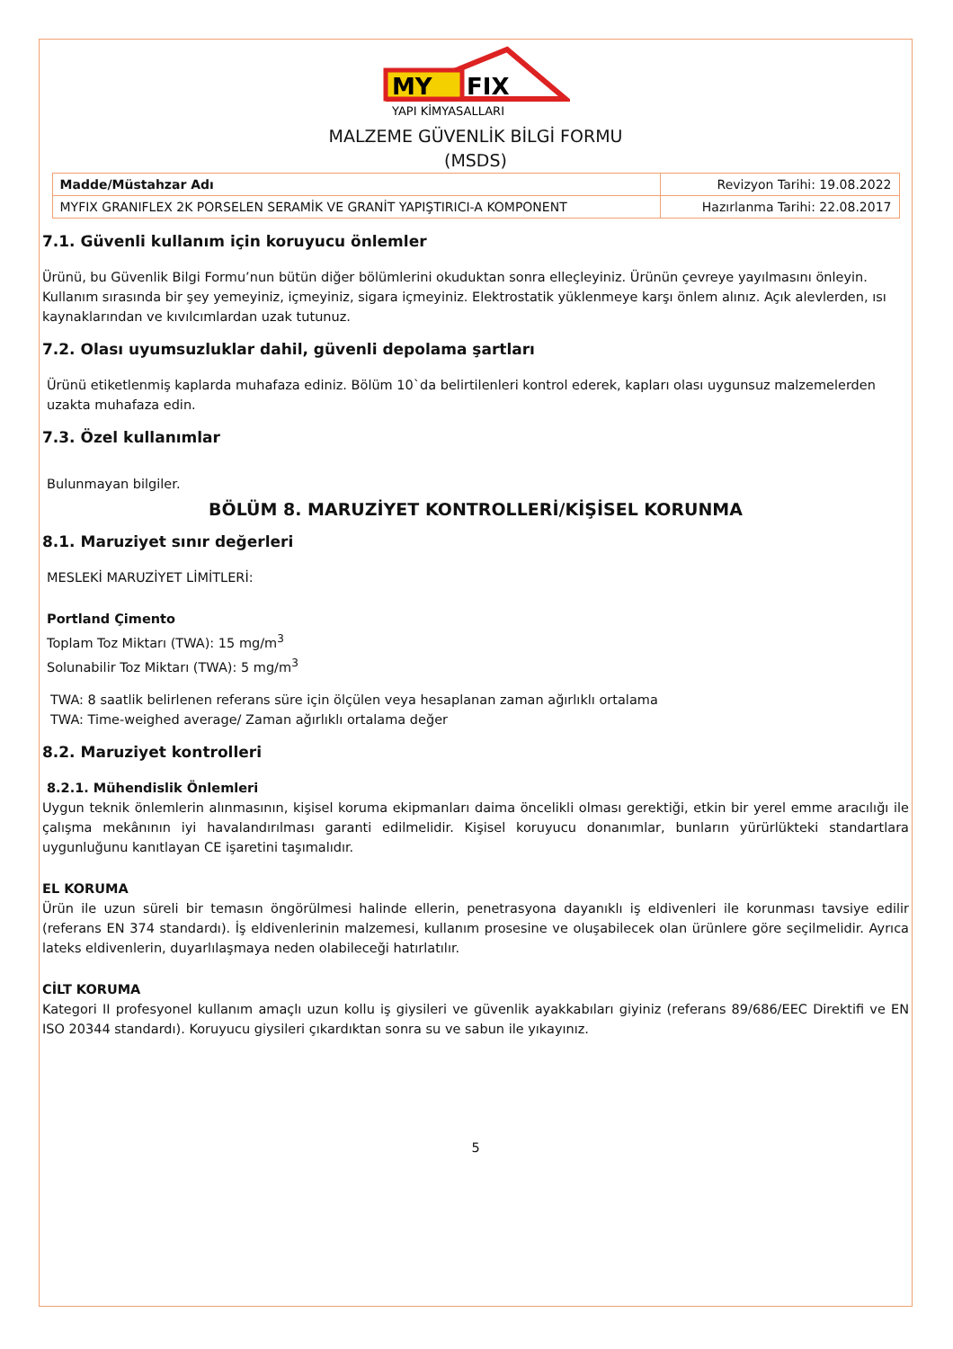MY
FIX
YAPI KİMYASALLARI
MALZEME GÜVENLİK BİLGİ FORMU
(MSDS)
| Madde/Müstahzar Adı | Revizyon Tarihi: 19.08.2022 |
| MYFIX GRANIFLEX 2K PORSELEN SERAMİK VE GRANİT YAPIŞTIRICI-A KOMPONENT | Hazırlanma Tarihi: 22.08.2017 |
7.1. Güvenli kullanım için koruyucu önlemler
Ürünü, bu Güvenlik Bilgi Formu’nun bütün diğer bölümlerini okuduktan sonra elleçleyiniz. Ürünün çevreye yayılmasını önleyin. Kullanım sırasında bir şey yemeyiniz, içmeyiniz, sigara içmeyiniz. Elektrostatik yüklenmeye karşı önlem alınız. Açık alevlerden, ısı kaynaklarından ve kıvılcımlardan uzak tutunuz.
7.2. Olası uyumsuzluklar dahil, güvenli depolama şartları
Ürünü etiketlenmiş kaplarda muhafaza ediniz. Bölüm 10`da belirtilenleri kontrol ederek, kapları olası uygunsuz malzemelerden uzakta muhafaza edin.
7.3. Özel kullanımlar
Bulunmayan bilgiler.
BÖLÜM 8. MARUZİYET KONTROLLERİ/KİŞİSEL KORUNMA
8.1. Maruziyet sınır değerleri
MESLEKİ MARUZİYET LİMİTLERİ:
Portland Çimento
Toplam Toz Miktarı (TWA): 15 mg/m<sup>3</sup>
Solunabilir Toz Miktarı (TWA): 5 mg/m<sup>3</sup>
TWA: 8 saatlik belirlenen referans süre için ölçülen veya hesaplanan zaman ağırlıklı ortalama
TWA: Time-weighed average/ Zaman ağırlıklı ortalama değer
8.2. Maruziyet kontrolleri
8.2.1. Mühendislik Önlemleri
Uygun teknik önlemlerin alınmasının, kişisel koruma ekipmanları daima öncelikli olması gerektiği, etkin bir yerel emme aracılığı ile çalışma mekânının iyi havalandırılması garanti edilmelidir. Kişisel koruyucu donanımlar, bunların yürürlükteki standartlara uygunluğunu kanıtlayan CE işaretini taşımalıdır.
EL KORUMA
Ürün ile uzun süreli bir temasın öngörülmesi halinde ellerin, penetrasyona dayanıklı iş eldivenleri ile korunması tavsiye edilir (referans EN 374 standardı). İş eldivenlerinin malzemesi, kullanım prosesine ve oluşabilecek olan ürünlere göre seçilmelidir. Ayrıca lateks eldivenlerin, duyarlılaşmaya neden olabileceği hatırlatılır.
CİLT KORUMA
Kategori II profesyonel kullanım amaçlı uzun kollu iş giysileri ve güvenlik ayakkabıları giyiniz (referans 89/686/EEC Direktifi ve EN ISO 20344 standardı). Koruyucu giysileri çıkardıktan sonra su ve sabun ile yıkayınız.
5